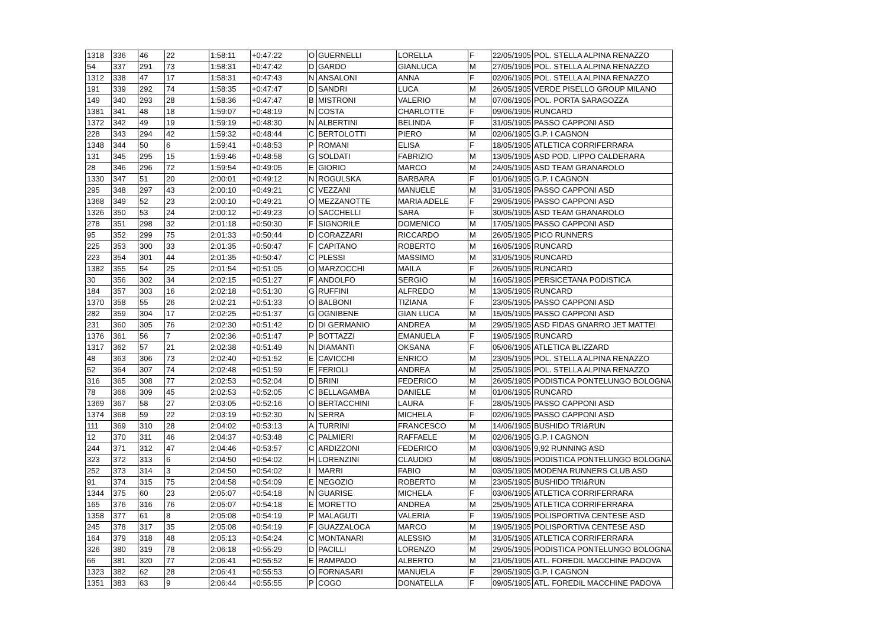| 1318 | 336 | 46 | 22 | 1:58:11 | +0:47:22 | O | GUERNELLI | LORELLA | F | 22/05/1905 | POL. STELLA ALPINA RENAZZO |
| 54 | 337 | 291 | 73 | 1:58:31 | +0:47:42 | D | GARDO | GIANLUCA | M | 27/05/1905 | POL. STELLA ALPINA RENAZZO |
| 1312 | 338 | 47 | 17 | 1:58:31 | +0:47:43 | N | ANSALONI | ANNA | F | 02/06/1905 | POL. STELLA ALPINA RENAZZO |
| 191 | 339 | 292 | 74 | 1:58:35 | +0:47:47 | D | SANDRI | LUCA | M | 26/05/1905 | VERDE PISELLO GROUP MILANO |
| 149 | 340 | 293 | 28 | 1:58:36 | +0:47:47 | B | MISTRONI | VALERIO | M | 07/06/1905 | POL. PORTA SARAGOZZA |
| 1381 | 341 | 48 | 18 | 1:59:07 | +0:48:19 | N | COSTA | CHARLOTTE | F | 09/06/1905 | RUNCARD |
| 1372 | 342 | 49 | 19 | 1:59:19 | +0:48:30 | N | ALBERTINI | BELINDA | F | 31/05/1905 | PASSO CAPPONI ASD |
| 228 | 343 | 294 | 42 | 1:59:32 | +0:48:44 | C | BERTOLOTTI | PIERO | M | 02/06/1905 | G.P. I CAGNON |
| 1348 | 344 | 50 | 6 | 1:59:41 | +0:48:53 | P | ROMANI | ELISA | F | 18/05/1905 | ATLETICA CORRIFERRARA |
| 131 | 345 | 295 | 15 | 1:59:46 | +0:48:58 | G | SOLDATI | FABRIZIO | M | 13/05/1905 | ASD POD. LIPPO CALDERARA |
| 28 | 346 | 296 | 72 | 1:59:54 | +0:49:05 | E | GIORIO | MARCO | M | 24/05/1905 | ASD TEAM GRANAROLO |
| 1330 | 347 | 51 | 20 | 2:00:01 | +0:49:12 | N | ROGULSKA | BARBARA | F | 01/06/1905 | G.P. I CAGNON |
| 295 | 348 | 297 | 43 | 2:00:10 | +0:49:21 | C | VEZZANI | MANUELE | M | 31/05/1905 | PASSO CAPPONI ASD |
| 1368 | 349 | 52 | 23 | 2:00:10 | +0:49:21 | O | MEZZANOTTE | MARIA ADELE | F | 29/05/1905 | PASSO CAPPONI ASD |
| 1326 | 350 | 53 | 24 | 2:00:12 | +0:49:23 | O | SACCHELLI | SARA | F | 30/05/1905 | ASD TEAM GRANAROLO |
| 278 | 351 | 298 | 32 | 2:01:18 | +0:50:30 | F | SIGNORILE | DOMENICO | M | 17/05/1905 | PASSO CAPPONI ASD |
| 95 | 352 | 299 | 75 | 2:01:33 | +0:50:44 | D | CORAZZARI | RICCARDO | M | 26/05/1905 | PICO RUNNERS |
| 225 | 353 | 300 | 33 | 2:01:35 | +0:50:47 | F | CAPITANO | ROBERTO | M | 16/05/1905 | RUNCARD |
| 223 | 354 | 301 | 44 | 2:01:35 | +0:50:47 | C | PLESSI | MASSIMO | M | 31/05/1905 | RUNCARD |
| 1382 | 355 | 54 | 25 | 2:01:54 | +0:51:05 | O | MARZOCCHI | MAILA | F | 26/05/1905 | RUNCARD |
| 30 | 356 | 302 | 34 | 2:02:15 | +0:51:27 | F | ANDOLFO | SERGIO | M | 16/05/1905 | PERSICETANA PODISTICA |
| 184 | 357 | 303 | 16 | 2:02:18 | +0:51:30 | G | RUFFINI | ALFREDO | M | 13/05/1905 | RUNCARD |
| 1370 | 358 | 55 | 26 | 2:02:21 | +0:51:33 | O | BALBONI | TIZIANA | F | 23/05/1905 | PASSO CAPPONI ASD |
| 282 | 359 | 304 | 17 | 2:02:25 | +0:51:37 | G | OGNIBENE | GIAN LUCA | M | 15/05/1905 | PASSO CAPPONI ASD |
| 231 | 360 | 305 | 76 | 2:02:30 | +0:51:42 | D | DI GERMANIO | ANDREA | M | 29/05/1905 | ASD FIDAS GNARRO JET MATTEI |
| 1376 | 361 | 56 | 7 | 2:02:36 | +0:51:47 | P | BOTTAZZI | EMANUELA | F | 19/05/1905 | RUNCARD |
| 1317 | 362 | 57 | 21 | 2:02:38 | +0:51:49 | N | DIAMANTI | OKSANA | F | 05/06/1905 | ATLETICA BLIZZARD |
| 48 | 363 | 306 | 73 | 2:02:40 | +0:51:52 | E | CAVICCHI | ENRICO | M | 23/05/1905 | POL. STELLA ALPINA RENAZZO |
| 52 | 364 | 307 | 74 | 2:02:48 | +0:51:59 | E | FERIOLI | ANDREA | M | 25/05/1905 | POL. STELLA ALPINA RENAZZO |
| 316 | 365 | 308 | 77 | 2:02:53 | +0:52:04 | D | BRINI | FEDERICO | M | 26/05/1905 | PODISTICA PONTELUNGO BOLOGNA |
| 78 | 366 | 309 | 45 | 2:02:53 | +0:52:05 | C | BELLAGAMBA | DANIELE | M | 01/06/1905 | RUNCARD |
| 1369 | 367 | 58 | 27 | 2:03:05 | +0:52:16 | O | BERTACCHINI | LAURA | F | 28/05/1905 | PASSO CAPPONI ASD |
| 1374 | 368 | 59 | 22 | 2:03:19 | +0:52:30 | N | SERRA | MICHELA | F | 02/06/1905 | PASSO CAPPONI ASD |
| 111 | 369 | 310 | 28 | 2:04:02 | +0:53:13 | A | TURRINI | FRANCESCO | M | 14/06/1905 | BUSHIDO TRI&RUN |
| 12 | 370 | 311 | 46 | 2:04:37 | +0:53:48 | C | PALMIERI | RAFFAELE | M | 02/06/1905 | G.P. I CAGNON |
| 244 | 371 | 312 | 47 | 2:04:46 | +0:53:57 | C | ARDIZZONI | FEDERICO | M | 03/06/1905 | 9,92 RUNNING ASD |
| 323 | 372 | 313 | 6 | 2:04:50 | +0:54:02 | H | LORENZINI | CLAUDIO | M | 08/05/1905 | PODISTICA PONTELUNGO BOLOGNA |
| 252 | 373 | 314 | 3 | 2:04:50 | +0:54:02 | I | MARRI | FABIO | M | 03/05/1905 | MODENA RUNNERS CLUB ASD |
| 91 | 374 | 315 | 75 | 2:04:58 | +0:54:09 | E | NEGOZIO | ROBERTO | M | 23/05/1905 | BUSHIDO TRI&RUN |
| 1344 | 375 | 60 | 23 | 2:05:07 | +0:54:18 | N | GUARISE | MICHELA | F | 03/06/1905 | ATLETICA CORRIFERRARA |
| 165 | 376 | 316 | 76 | 2:05:07 | +0:54:18 | E | MORETTO | ANDREA | M | 25/05/1905 | ATLETICA CORRIFERRARA |
| 1358 | 377 | 61 | 8 | 2:05:08 | +0:54:19 | P | MALAGUTI | VALERIA | F | 19/05/1905 | POLISPORTIVA CENTESE ASD |
| 245 | 378 | 317 | 35 | 2:05:08 | +0:54:19 | F | GUAZZALOCA | MARCO | M | 19/05/1905 | POLISPORTIVA CENTESE ASD |
| 164 | 379 | 318 | 48 | 2:05:13 | +0:54:24 | C | MONTANARI | ALESSIO | M | 31/05/1905 | ATLETICA CORRIFERRARA |
| 326 | 380 | 319 | 78 | 2:06:18 | +0:55:29 | D | PACILLI | LORENZO | M | 29/05/1905 | PODISTICA PONTELUNGO BOLOGNA |
| 66 | 381 | 320 | 77 | 2:06:41 | +0:55:52 | E | RAMPADO | ALBERTO | M | 21/05/1905 | ATL. FOREDIL MACCHINE PADOVA |
| 1323 | 382 | 62 | 28 | 2:06:41 | +0:55:53 | O | FORNASARI | MANUELA | F | 29/05/1905 | G.P. I CAGNON |
| 1351 | 383 | 63 | 9 | 2:06:44 | +0:55:55 | P | COGO | DONATELLA | F | 09/05/1905 | ATL. FOREDIL MACCHINE PADOVA |